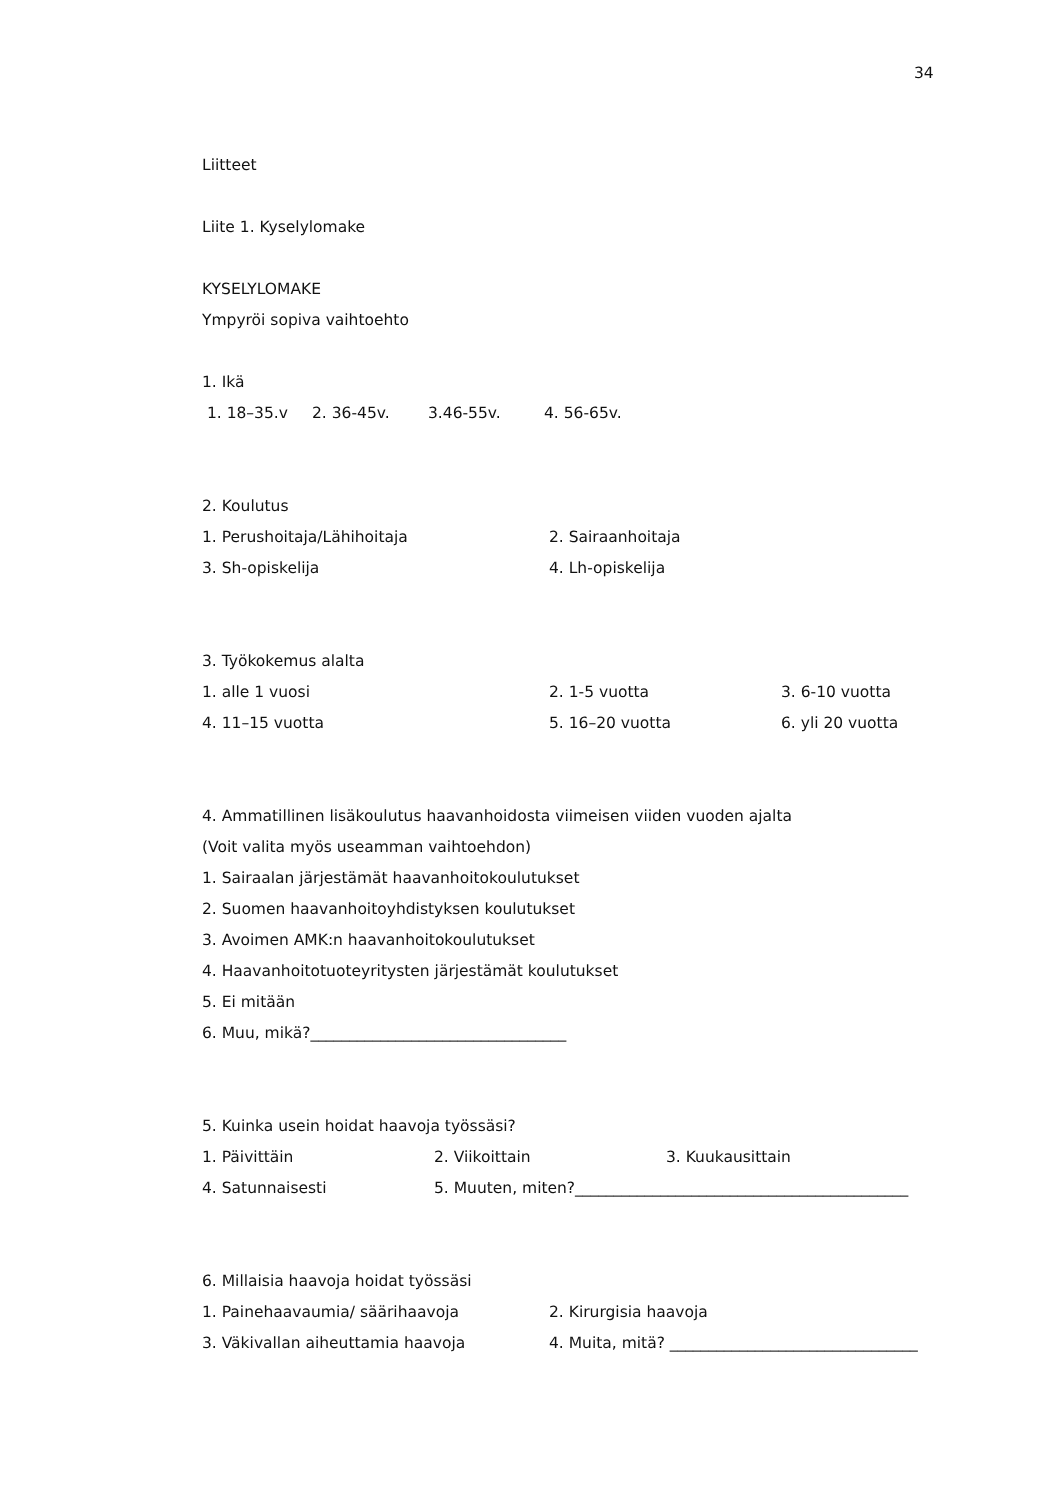34
Liitteet
Liite 1. Kyselylomake
KYSELYLOMAKE
Ympyröi sopiva vaihtoehto
1. Ikä
1. 18–35.v 2. 36-45v. 3.46-55v. 4. 56-65v.
2. Koulutus
1. Perushoitaja/Lähihoitaja 2. Sairaanhoitaja
3. Sh-opiskelija 4. Lh-opiskelija
3. Työkokemus alalta
1. alle 1 vuosi 2. 1-5 vuotta 3. 6-10 vuotta
4. 11–15 vuotta 5. 16–20 vuotta 6. yli 20 vuotta
4. Ammatillinen lisäkoulutus haavanhoidosta viimeisen viiden vuoden ajalta
(Voit valita myös useamman vaihtoehdon)
1. Sairaalan järjestämät haavanhoitokoulutukset
2. Suomen haavanhoitoyhdistyksen koulutukset
3. Avoimen AMK:n haavanhoitokoulutukset
4. Haavanhoitotuoteyritysten järjestämät koulutukset
5. Ei mitään
6. Muu, mikä?_________________________________
5. Kuinka usein hoidat haavoja työssäsi?
1. Päivittäin 2. Viikoittain 3. Kuukausittain
4. Satunnaisesti 5. Muuten, miten?___________________________________________
6. Millaisia haavoja hoidat työssäsi
1. Painehaavaumia/ säärihaavoja 2. Kirurgisia haavoja
3. Väkivallan aiheuttamia haavoja 4. Muita, mitä? ________________________________